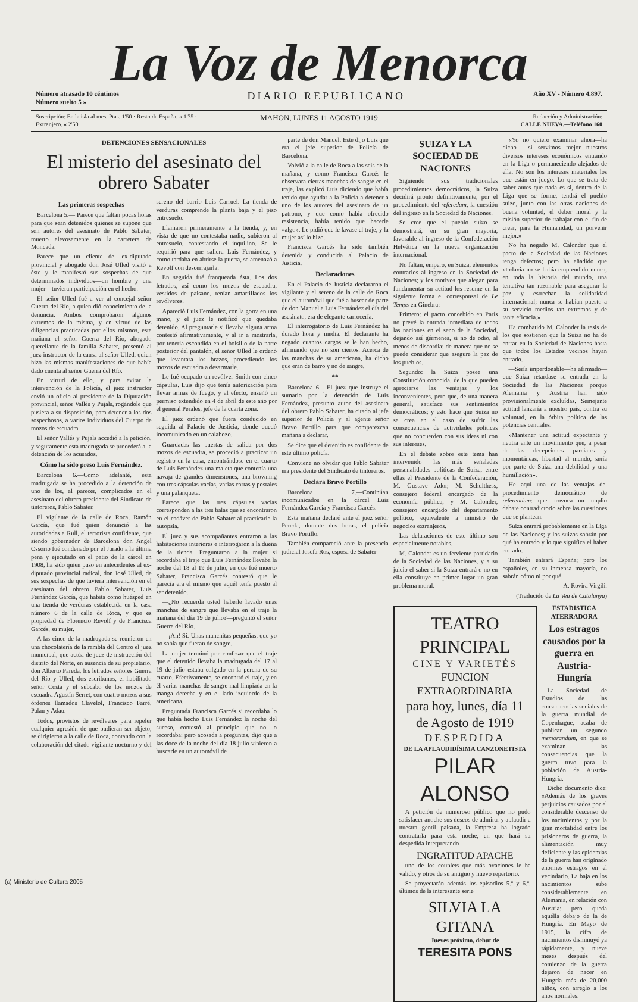La Voz de Menorca
Número atrasado 10 céntimos
Número suelto 5 »
DIARIO REPUBLICANO
Año XV - Número 4.897.
Suscripción: En la isla al mes. Ptas. 1'50 · Resto de España. « 1'75 · Extranjero. « 2'50
MAHON, LUNES 11 AGOSTO 1919
Redacción y Administración:
CALLE NUEVA.—Teléfono 160
DETENCIONES SENSACIONALES
El misterio del asesinato del obrero Sabater
Las primeras sospechas
Barcelona 5.— Parece que faltan pocas horas para que sean detenidos quienes se supone que son autores del asesinato de Pablo Sabater, muerto alevosamente en la carretera de Moncada.
Parece que un cliente del ex-diputado provincial y abogado don José Ulled visitó a éste y le manifestó sus sospechas de que determinados individuos—un hombre y una mujer—tuvieran participación en el hecho.
El señor Ulled fué a ver al concejal señor Guerra del Río, a quien dió conocimiento de la denuncia. Ambos comprobaron algunos extremos de la misma, y en virtud de las diligencias practicadas por ellos mismos, esta mañana el señor Guerra del Río, abogado querellante de la familia Sabater, presentó al juez instructor de la causa al señor Ulled, quien hizo las mismas manifestaciones de que había dado cuenta al señor Guerra del Río.
En virtud de ello, y para evitar la intervención de la Policía, el juez instructor envió un oficio al presidente de la Diputación provincial, señor Vallés y Pujals, rogándole que pusiera a su disposición, para detener a los dos sospechosos, a varios individuos del Cuerpo de mozos de escuadra.
El señor Vallés y Pujals accedió a la petición, y seguramente esta madrugada se procederá a la detención de los acusados.
Cómo ha sido preso Luis Fernández.
Barcelona 6.—Como adelanté, esta madrugada se ha procedido a la detención de uno de los, al parecer, complicados en el asesinato del obrero presidente del Sindicato de tintoreros, Pablo Sabater.
El vigilante de la calle de Roca, Ramón García, que fué quien denunció a las autoridades a Rull, el terrorista confidente, que siendo gobernador de Barcelona don Angel Ossorio fué condenado por el Jurado a la última pena y ejecutado en el patio de la cárcel en 1908, ha sido quien puso en antecedentes al ex-diputado provincial radical, don José Ulled, de sus sospechas de que tuviera intervención en el asesinato del obrero Pablo Sabater, Luis Fernández García, que habita como huésped en una tienda de verduras establecida en la casa número 6 de la calle de Roca, y que es propiedad de Florencio Revolf y de Francisca Garcés, su mujer.
A las cinco de la madrugada se reunieron en una chocolatería de la rambla del Centro el juez municipal, que actúa de juez de instrucción del distrito del Norte, en ausencia de su propietario, don Alberto Pareda, los letrados señores Guerra del Río y Ulled, dos escribanos, el habilitado señor Costa y el subcabo de los mozos de escuadra Agustín Serret, con cuatro mozos a sus órdenes llamados Clavelol, Francisco Farré, Palau y Adau.
Todos, provistos de revólveres para repeler cualquier agresión de que pudieran ser objeto, se dirigieron a la calle de Roca, contando con la colaboración del citado vigilante nocturno y del sereno del barrio Luis Carruel. La tienda de verduras comprende la planta baja y el piso entresuelo.
Llamaron primeramente a la tienda, y, en vista de que no contestaba nadie, subieron al entresuelo, contestando el inquilino. Se le requirió para que saliera Luis Fernández, y como tardaba en abrirse la puerta, se amenazó a Revolf con descerrajarla.
En seguida fué franqueada ésta. Los dos letrados, así como los mozos de escuadra, vestidos de paisano, tenían amartillados los revólveres.
Apareció Luis Fernández, con la gorra en una mano, y el juez le notificó que quedaba detenido. Al preguntarle si llevaba alguna arma contestó afirmativamente, y al ir a mostrarla, por tenerla escondida en el bolsillo de la parte posterior del pantalón, el señor Ulled le ordenó que levantara los brazos, procediendo los mozos de escuadra a desarmarle.
Le fué ocupado un revólver Smith con cinco cápsulas. Luis dijo que tenía autorización para llevar armas de fuego, y al efecto, enseñó un permiso extendido en 4 de abril de este año por el general Perales, jefe de la cuarta zona.
El juez ordenó que fuera conducido en seguida al Palacio de Justicia, donde quedó incomunicado en un calabozo.
Guardadas las puertas de salida por dos mozos de escuadra, se procedió a practicar un registro en la casa, encontrándose en el cuarto de Luis Fernández una maleta que contenía una navaja de grandes dimensiones, una browning con tres cápsulas vacías, varias cartas y postales y una palanqueta.
Parece que las tres cápsulas vacías corresponden a las tres balas que se encontraron en el cadáver de Pablo Sabater al practicarle la autopsia.
El juez y sus acompañantes entraron a las habitaciones interiores e interrogaron a la dueña de la tienda. Preguntaron a la mujer si recordaba el traje que Luis Fernández llevaba la noche del 18 al 19 de julio, en que fué muerto Sabater. Francisca Garcés contestó que le parecía era el mismo que aquél tenía puesto al ser detenido.
—¿No recuerda usted haberle lavado unas manchas de sangre que llevaba en el traje la mañana del día 19 de julio?—preguntó el señor Guerra del Río.
—¡Ah! Sí. Unas manchitas pequeñas, que yo no sabía que fueran de sangre.
La mujer terminó por confesar que el traje que el detenido llevaba la madrugada del 17 al 19 de julio estaba colgado en la percha de su cuarto. Efectivamente, se encontró el traje, y en él varias manchas de sangre mal limpiada en la manga derecha y en el lado izquierdo de la americana.
Preguntada Francisca Garcés si recordaba lo que había hecho Luis Fernández la noche del suceso, contestó al principio que no lo recordaba; pero acosada a preguntas, dijo que a las doce de la noche del día 18 julio vinieron a buscarle en un automóvil de
parte de don Manuel. Este dijo Luis que era el jefe superior de Policía de Barcelona.
Volvió a la calle de Roca a las seis de la mañana, y como Francisca Garcés le observara ciertas manchas de sangre en el traje, las explicó Luis diciendo que había tenido que ayudar a la Policía a detener a uno de los autores del asesinato de un patrono, y que como había ofrecido resistencia, había tenido que hacerle «algo». Le pidió que le lavase el traje, y la mujer así lo hizo.
Francisca Garcés ha sido también detenida y conducida al Palacio de Justicia.
Declaraciones
En el Palacio de Justicia declararon el vigilante y el sereno de la calle de Roca que el automóvil que fué a buscar de parte de don Manuel a Luis Fernández el día del asesinato, era de elegante carrocería.
El interrogatorio de Luis Fernández ha durado hora y media. El declarante ha negado cuantos cargos se le han hecho, afirmando que no son ciertos. Acerca de las manchas de su americana, ha dicho que eran de barro y no de sangre.
**
Barcelona 6.—El juez que instruye el sumario por la detención de Luis Fernández, presunto autor del asesinato del obrero Pablo Sabater, ha citado al jefe superior de Policía y al agente señor Bravo Portillo para que comparezcan mañana a declarar.
Se dice que el detenido es confidente de este último policía.
Conviene no olvidar que Pablo Sabater era presidente del Sindicato de tintoreros.
Declara Bravo Portillo
Barcelona 7.—Continúan incomunicados en la cárcel Luis Fernández García y Francisca Garcés.
Esta mañana declaró ante el juez señor Pereda, durante dos horas, el policía Bravo Portillo.
También compareció ante la presencia judicial Josefa Ros, esposa de Sabater
SUIZA Y LA SOCIEDAD DE NACIONES
Siguiendo sus tradicionales procedimientos democráticos, la Suiza decidirá pronto definitivamente, por el procedimiento del referedum, la cuestión del ingreso en la Sociedad de Naciones.
Se cree que el pueblo suizo se demostrará, en su gran mayoría, favorable al ingreso de la Confederación Helvética en la nueva organización internacional.
No faltan, empero, en Suiza, elementos contrarios al ingreso en la Sociedad de Naciones; y los motivos que alegan para fundamentar su actitud los resume en la siguiente forma el corresponsal de Le Temps en Ginebra:
Primero: el pacto concebido en París no prevé la entrada inmediata de todas las naciones en el seno de la Sociedad, dejando así gérmenes, si no de odio, al menos de discordia; de manera que no se puede considerar que asegure la paz de los pueblos.
Segundo: la Suiza posee una Constitución conocida, de la que pueden apreciarse las ventajas y los inconvenientes, pero que, de una manera general, satisface sus sentimientos democráticos; y esto hace que Suiza no se crea en el caso de sufrir las consecuencias de actividades políticas que no concuerden con sus ideas ni con sus intereses.
En el debate sobre este tema han intervenido las más señaladas personalidades políticas de Suiza, entre ellas el Presidente de la Confederación, M. Gustave Ador, M. Schulthess, consejero federal encargado de la economía pública, y M. Calonder, consejero encargado del departamento político, equivalente a ministro de negocios extranjeros.
Las delaraciones de este último son especialmente notables.
M. Calonder es un ferviente partidario de la Sociedad de las Naciones, y a su juicio el saber si la Suiza entrará o no en ella constituye en primer lugar un gran problema moral.
«Yo no quiero examinar ahora—ha dicho— si servimos mejor nuestros diversos intereses económicos entrando en la Liga o permaneciendo alejados de ella. No son los intereses materiales los que están en juego. Lo que se trata de saber antes que nada es si, dentro de la Liga que se forme, tendrá el pueblo suizo, junto con las otras naciones de buena voluntad, el deber moral y la misión superior de trabajar con el fin de crear, para la Humanidad, un porvenir mejor.»
No ha negado M. Calonder que el pacto de la Sociedad de las Naciones tenga defectos; pero ha añadido que «todavía no se había emprendido nunca, en toda la historia del mundo, una tentativa tan razonable para asegurar la paz y estrechar la solidaridad internacional; nunca se habían puesto a su servicio medios tan extremos y de tanta eficacia.»
Ha combatido M. Calonder la tesis de los que sostienen que la Suiza no ha de entrar en la Sociedad de Naciones hasta que todos los Estados vecinos hayan entrado.
—Sería imperdonable—ha afirmado—que Suiza retardase su entrada en la Sociedad de las Naciones porque Alemania y Austria han sido provisionalmente excluídas. Semejante actitud lanzaría a nuestro país, contra su voluntad, en la órbita política de las potencias centrales.
»Mantener una actitud expectante y neutra ante un movimiento que, a pesar de las decepciones parciales y momentáneas, libertad al mundo, sería por parte de Suiza una debilidad y una humillación».
He aquí una de las ventajas del procedimiento democrático de referendum: que provoca un amplio debate contradictorio sobre las cuestiones que se plantean.
Suiza entrará probablemente en la Liga de las Naciones; y los suizos sabrán por qué ha entrado y lo que significa el haber entrado.
También entrará España; pero los españoles, en su inmensa mayoría, no sabrán cómo ni por qué.
A. Rovira Virgili.
(Traducido de La Veu de Catalunya)
TEATRO PRINCIPAL
CINE Y VARIETÉS
FUNCION EXTRAORDINARIA
para hoy, lunes, día 11 de Agosto de 1919
DESPEDIDA
DE LA APLAUDIDÍSIMA CANZONETISTA
PILAR ALONSO
A petición de numeroso público que no pudo satisfacer anoche sus deseos de admirar y aplaudir a nuestra gentil paisana, la Empresa ha logrado contratarla para esta noche, en que hará su despedida interpretando
INGRATITUD APACHE
uno de los couplets que más ovaciones le ha valido, y otros de su antiguo y nuevo repertorio.
Se proyectarán además los episodios 5.º y 6.º, últimos de la interesante serie
SILVIA LA GITANA
Jueves próximo, debut de
TERESITA PONS
ESTADISTICA ATERRADORA
Los estragos causados por la guerra en Austria-Hungría
La Sociedad de Estudios de las consecuencias sociales de la guerra mundial de Copenhague, acaba de publicar un segundo memorandum, en que se examinan las consecuencias que la guerra tuvo para la población de Austria-Hungría.
Dicho documento dice: «Además de los graves perjuicios causados por el considerable descenso de los nacimientos y por la gran mortalidad entre los prisioneros de guerra, la alimentación muy deficiente y las epidemias de la guerra han originado enormes estragos en el vecindario. La baja en los nacimientos sube considerablemente en Alemania, en relación con Austria: pero queda aquélla debajo de la de Hungría. En Mayo de 1915, la cifra de nacimientos disminuyó ya rápidamente, y nueve meses después del comienzo de la guerra dejaron de nacer en Hungría más de 20.000 niños, con arreglo a los años normales.
(c) Ministerio de Cultura 2005